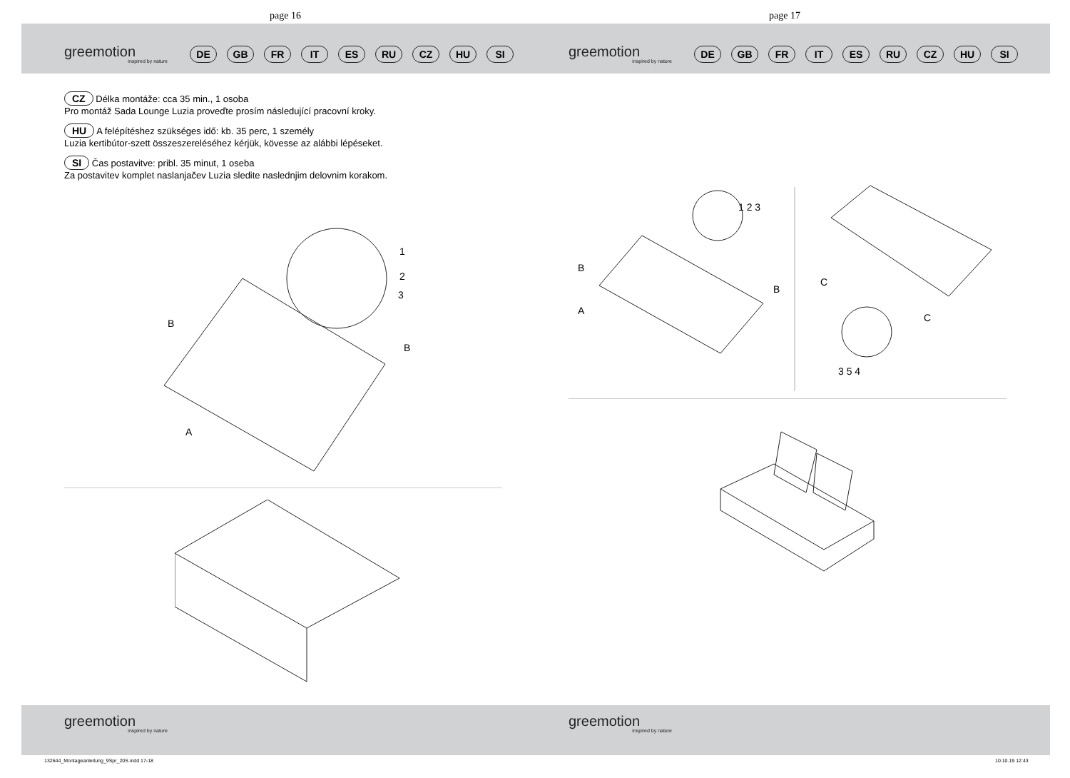page 16 page 17
greemotion
inspired by nature
DE GB FR IT ES RU CZ HU SI
greemotion
inspired by nature
DE GB FR IT ES RU CZ HU SI
CZ Délka montáže: cca 35 min., 1 osoba
Pro montáž Sada Lounge Luzia proveďte prosím následující pracovní kroky.
HU A felépítéshez szükséges idő: kb. 35 perc, 1 személy
Luzia kertibútor-szett összeszereléséhez kérjük, kövesse az alábbi lépéseket.
SI Čas postavitve: pribl. 35 minut, 1 oseba
Za postavitev komplet naslanjačev Luzia sledite naslednjim delovnim korakom.
1
2
3
B
B
A
B
A
B
1 2 3
C
C
3 5 4
greemotion
inspired by nature
greemotion
inspired by nature
132644_Montageanleitung_9Spr_20S.indd 17-18
10.10.19 12:43